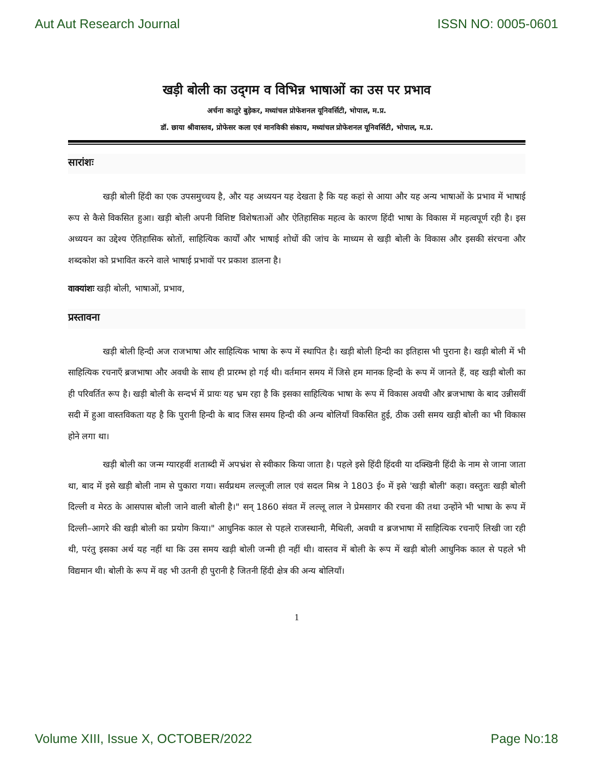Aut Aut Research Journal ISSN NO: 0005-0601
खड़ी बोली का उद्‌गम व विभिन्न भाषाओं का उस पर प्रभाव
अर्चना कातुरे बुड़ेकर, मध्यांचल प्रोफेशनल यूनिवर्सिटी, भोपाल, म.प्र.
डॉ. छाया श्रीवास्तव, प्रोफेसर कला एवं मानविकी संकाय, मध्यांचल प्रोफेशनल यूनिवर्सिटी, भोपाल, म.प्र.
सारांशः
खड़ी बोली हिंदी का एक उपसमुच्चय है, और यह अध्ययन यह देखता है कि यह कहां से आया और यह अन्य भाषाओं के प्रभाव में भाषाई रूप से कैसे विकसित हुआ। खड़ी बोली अपनी विशिष्ट विशेषताओं और ऐतिहासिक महत्व के कारण हिंदी भाषा के विकास में महत्वपूर्ण रही है। इस अध्ययन का उद्देश्य ऐतिहासिक स्रोतों, साहित्यिक कार्यों और भाषाई शोधों की जांच के माध्यम से खड़ी बोली के विकास और इसकी संरचना और शब्दकोश को प्रभावित करने वाले भाषाई प्रभावों पर प्रकाश डालना है।
वाक्यांशः खड़ी बोली, भाषाओं, प्रभाव,
प्रस्तावना
खड़ी बोली हिन्दी अज राजभाषा और साहित्यिक भाषा के रूप में स्थापित है। खड़ी बोली हिन्दी का इतिहास भी पुराना है। खड़ी बोली में भी साहित्यिक रचनाएँ ब्रजभाषा और अवधी के साथ ही प्रारम्भ हो गई थी। वर्तमान समय में जिसे हम मानक हिन्दी के रूप में जानते हैं, वह खड़ी बोली का ही परिवर्तित रूप है। खड़ी बोली के सन्दर्भ में प्रायः यह भ्रम रहा है कि इसका साहित्यिक भाषा के रूप में विकास अवधी और ब्रजभाषा के बाद उन्नीसवीं सदी में हुआ वास्तविकता यह है कि पुरानी हिन्दी के बाद जिस समय हिन्दी की अन्य बोलियाँ विकसित हुई, ठीक उसी समय खड़ी बोली का भी विकास होने लगा था।
खड़ी बोली का जन्म ग्यारहवीं शताब्दी में अपभ्रंश से स्वीकार किया जाता है। पहले इसे हिंदी हिंदवी या दक्खिनी हिंदी के नाम से जाना जाता था, बाद में इसे खड़ी बोली नाम से पुकारा गया। सर्वप्रथम लल्लूजी लाल एवं सदल मिश्र ने 1803 ई० में इसे 'खड़ी बोली' कहा। वस्तुतः खड़ी बोली दिल्ली व मेरठ के आसपास बोली जाने वाली बोली है।" सन् 1860 संवत में लल्लू लाल ने प्रेमसागर की रचना की तथा उन्होंने भी भाषा के रूप में दिल्ली–आगरे की खड़ी बोली का प्रयोग किया।" आधुनिक काल से पहले राजस्थानी, मैथिली, अवधी व ब्रजभाषा में साहित्यिक रचनाएँ लिखी जा रही थी, परंतु इसका अर्थ यह नहीं था कि उस समय खड़ी बोली जन्मी ही नहीं थी। वास्तव में बोली के रूप में खड़ी बोली आधुनिक काल से पहले भी विद्यमान थी। बोली के रूप में वह भी उतनी ही पुरानी है जितनी हिंदी क्षेत्र की अन्य बोलियाँ।
1
Volume XIII, Issue X, OCTOBER/2022 Page No:18